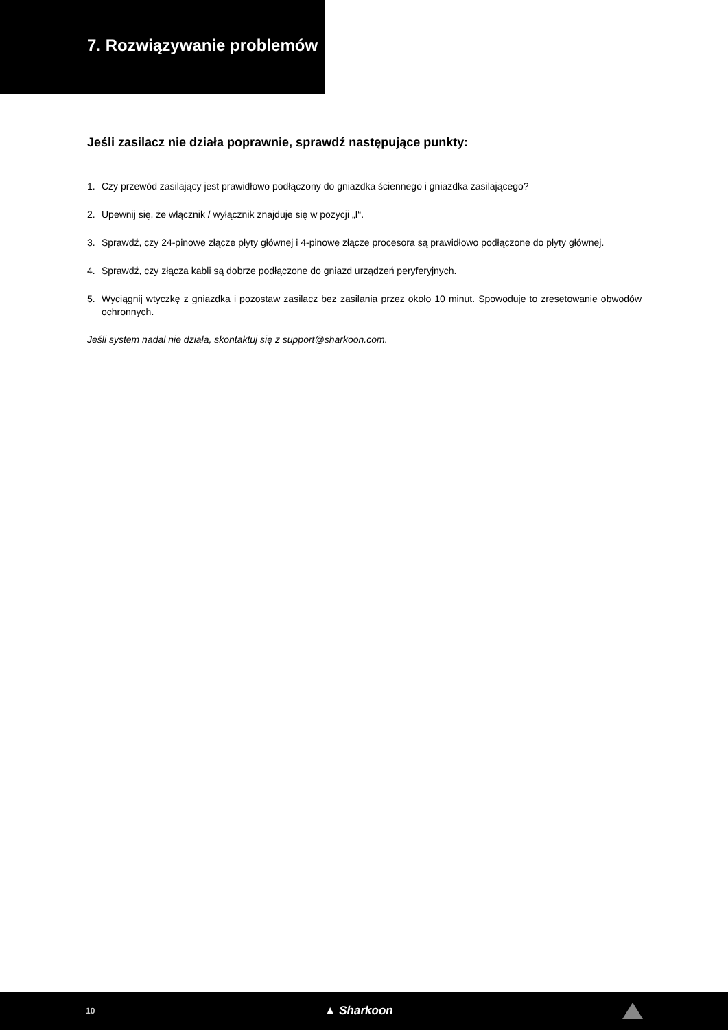7. Rozwiązywanie problemów
Jeśli zasilacz nie działa poprawnie, sprawdź następujące punkty:
1. Czy przewód zasilający jest prawidłowo podłączony do gniazdka ściennego i gniazdka zasilającego?
2. Upewnij się, że włącznik / wyłącznik znajduje się w pozycji „I“.
3. Sprawdź, czy 24-pinowe złącze płyty głównej i 4-pinowe złącze procesora są prawidłowo podłączone do płyty głównej.
4. Sprawdź, czy złącza kabli są dobrze podłączone do gniazd urządzeń peryferyjnych.
5. Wyciągnij wtyczkę z gniazdka i pozostaw zasilacz bez zasilania przez około 10 minut. Spowoduje to zresetowanie obwodów ochronnych.
Jeśli system nadal nie działa, skontaktuj się z support@sharkoon.com.
10 ▲ Sharkoon